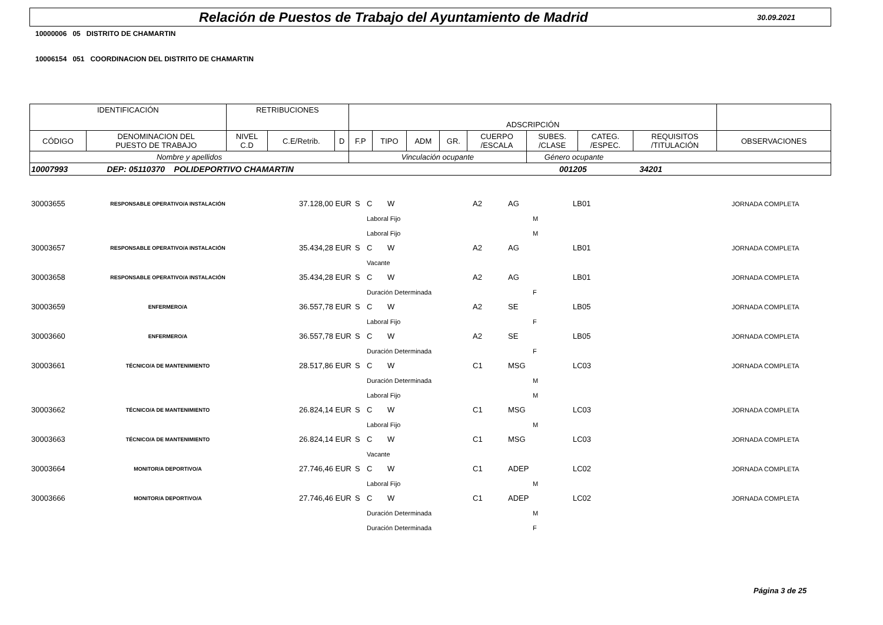Relación de Puestos de Trabajo del Ayuntamiento de Madrid
30.09.2021
10000006 05 DISTRITO DE CHAMARTIN
10006154 051 COORDINACION DEL DISTRITO DE CHAMARTIN
| IDENTIFICACIÓN | | RETRIBUCIONES | | | ADSCRIPCIÓN | | | | | | | | |
| --- | --- | --- | --- | --- | --- | --- | --- | --- | --- | --- | --- | --- | --- |
| CÓDIGO | DENOMINACION DEL PUESTO DE TRABAJO | NIVEL C.D | C.E/Retrib. | D | F.P | TIPO | ADM | GR. | CUERPO /ESCALA | SUBES. /CLASE | CATEG. /ESPEC. | REQUISITOS /TITULACIÓN | OBSERVACIONES |
| Nombre y apellidos | | | | | Vinculación ocupante | | | | | Género ocupante | | | |
| 10007993 DEP: 05110370 POLIDEPORTIVO CHAMARTIN 001205 34201 | | | | | | | | | | | | | |
| 30003655 | RESPONSABLE OPERATIVO/A INSTALACIÓN | | 37.128,00 EUR | S | C | W | | A2 | AG | LB01 | | JORNADA COMPLETA |
| | | | | | Laboral Fijo | | | | M | | | |
| | | | | | Laboral Fijo | | | | M | | | |
| 30003657 | RESPONSABLE OPERATIVO/A INSTALACIÓN | | 35.434,28 EUR | S | C | W | | A2 | AG | LB01 | | JORNADA COMPLETA |
| | | | | | Vacante | | | | | | | |
| 30003658 | RESPONSABLE OPERATIVO/A INSTALACIÓN | | 35.434,28 EUR | S | C | W | | A2 | AG | LB01 | | JORNADA COMPLETA |
| | | | | | Duración Determinada | | | | F | | | |
| 30003659 | ENFERMERO/A | | 36.557,78 EUR | S | C | W | | A2 | SE | LB05 | | JORNADA COMPLETA |
| | | | | | Laboral Fijo | | | | F | | | |
| 30003660 | ENFERMERO/A | | 36.557,78 EUR | S | C | W | | A2 | SE | LB05 | | JORNADA COMPLETA |
| | | | | | Duración Determinada | | | | F | | | |
| 30003661 | TÉCNICO/A DE MANTENIMIENTO | | 28.517,86 EUR | S | C | W | | C1 | MSG | LC03 | | JORNADA COMPLETA |
| | | | | | Duración Determinada | | | | M | | | |
| | | | | | Laboral Fijo | | | | M | | | |
| 30003662 | TÉCNICO/A DE MANTENIMIENTO | | 26.824,14 EUR | S | C | W | | C1 | MSG | LC03 | | JORNADA COMPLETA |
| | | | | | Laboral Fijo | | | | M | | | |
| 30003663 | TÉCNICO/A DE MANTENIMIENTO | | 26.824,14 EUR | S | C | W | | C1 | MSG | LC03 | | JORNADA COMPLETA |
| | | | | | Vacante | | | | | | | |
| 30003664 | MONITOR/A DEPORTIVO/A | | 27.746,46 EUR | S | C | W | | C1 | ADEP | LC02 | | JORNADA COMPLETA |
| | | | | | Laboral Fijo | | | | M | | | |
| 30003666 | MONITOR/A DEPORTIVO/A | | 27.746,46 EUR | S | C | W | | C1 | ADEP | LC02 | | JORNADA COMPLETA |
| | | | | | Duración Determinada | | | | M | | | |
| | | | | | Duración Determinada | | | | F | | | |
Página 3 de 25